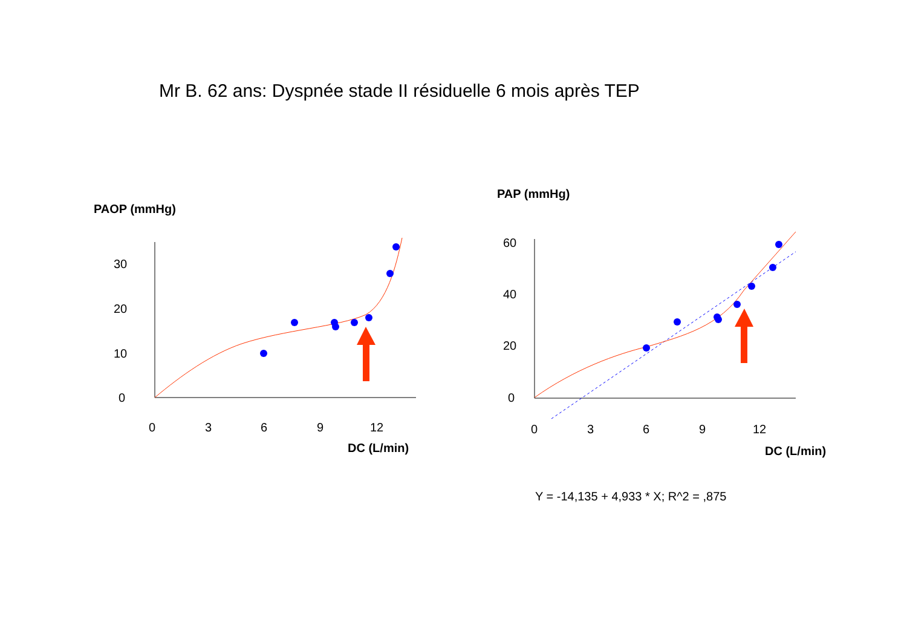Mr B. 62 ans: Dyspnée stade II résiduelle 6 mois après TEP
PAOP (mmHg)
30
20
10
0
0
3
6
9
12
DC (L/min)
PAP (mmHg)
60
40
20
0
0
3
6
9
12
DC (L/min)
Y = -14,135 + 4,933 * X; R^2 = ,875